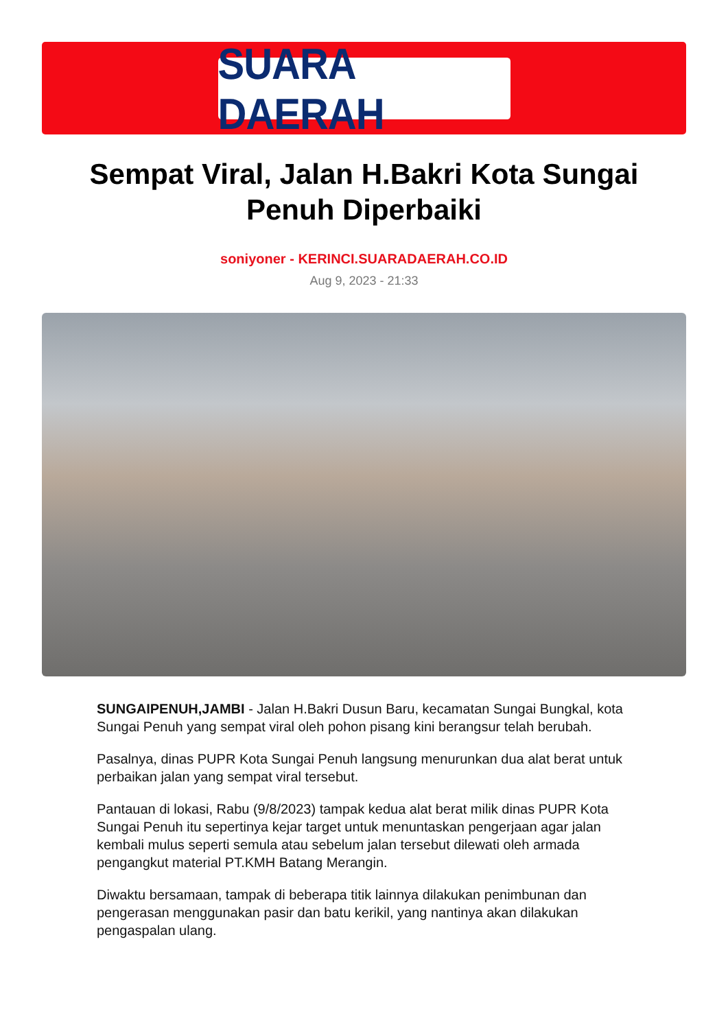SUARA DAERAH
Sempat Viral, Jalan H.Bakri Kota Sungai Penuh Diperbaiki
soniyoner - KERINCI.SUARADAERAH.CO.ID
Aug 9, 2023 - 21:33
SUNGAIPENUH,JAMBI - Jalan H.Bakri Dusun Baru, kecamatan Sungai Bungkal, kota Sungai Penuh yang sempat viral oleh pohon pisang kini berangsur telah berubah.
Pasalnya, dinas PUPR Kota Sungai Penuh langsung menurunkan dua alat berat untuk perbaikan jalan yang sempat viral tersebut.
Pantauan di lokasi, Rabu (9/8/2023) tampak kedua alat berat milik dinas PUPR Kota Sungai Penuh itu sepertinya kejar target untuk menuntaskan pengerjaan agar jalan kembali mulus seperti semula atau sebelum jalan tersebut dilewati oleh armada pengangkut material PT.KMH Batang Merangin.
Diwaktu bersamaan, tampak di beberapa titik lainnya dilakukan penimbunan dan pengerasan menggunakan pasir dan batu kerikil, yang nantinya akan dilakukan pengaspalan ulang.